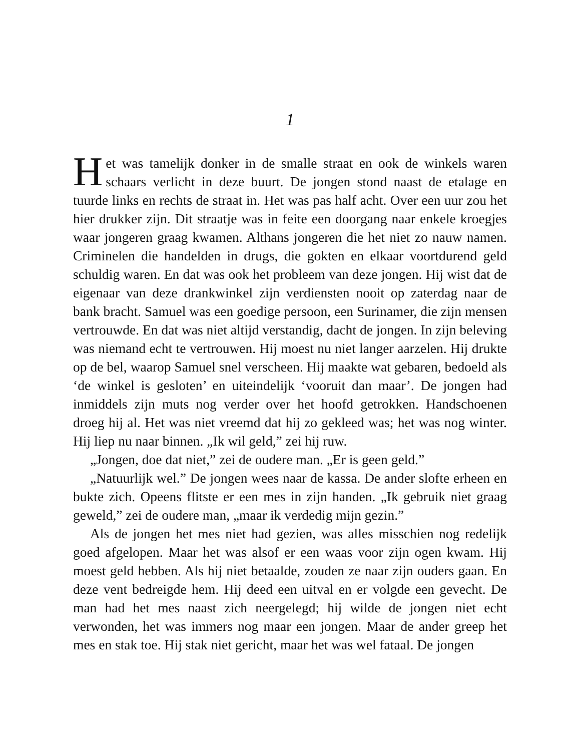1
Het was tamelijk donker in de smalle straat en ook de winkels waren schaars verlicht in deze buurt. De jongen stond naast de etalage en tuurde links en rechts de straat in. Het was pas half acht. Over een uur zou het hier drukker zijn. Dit straatje was in feite een doorgang naar enkele kroegjes waar jongeren graag kwamen. Althans jongeren die het niet zo nauw namen. Criminelen die handelden in drugs, die gokten en elkaar voortdurend geld schuldig waren. En dat was ook het probleem van deze jongen. Hij wist dat de eigenaar van deze drankwinkel zijn verdiensten nooit op zaterdag naar de bank bracht. Samuel was een goedige persoon, een Surinamer, die zijn mensen vertrouwde. En dat was niet altijd verstandig, dacht de jongen. In zijn beleving was niemand echt te vertrouwen. Hij moest nu niet langer aarzelen. Hij drukte op de bel, waarop Samuel snel verscheen. Hij maakte wat gebaren, bedoeld als ‘de winkel is gesloten’ en uiteindelijk ‘vooruit dan maar’. De jongen had inmiddels zijn muts nog verder over het hoofd getrokken. Handschoenen droeg hij al. Het was niet vreemd dat hij zo gekleed was; het was nog winter. Hij liep nu naar binnen. „Ik wil geld,” zei hij ruw.
„Jongen, doe dat niet,” zei de oudere man. „Er is geen geld.”
„Natuurlijk wel.” De jongen wees naar de kassa. De ander slofte erheen en bukte zich. Opeens flitste er een mes in zijn handen. „Ik gebruik niet graag geweld,” zei de oudere man, „maar ik verdedig mijn gezin.”
Als de jongen het mes niet had gezien, was alles misschien nog redelijk goed afgelopen. Maar het was alsof er een waas voor zijn ogen kwam. Hij moest geld hebben. Als hij niet betaalde, zouden ze naar zijn ouders gaan. En deze vent bedreigde hem. Hij deed een uitval en er volgde een gevecht. De man had het mes naast zich neergelegd; hij wilde de jongen niet echt verwonden, het was immers nog maar een jongen. Maar de ander greep het mes en stak toe. Hij stak niet gericht, maar het was wel fataal. De jongen